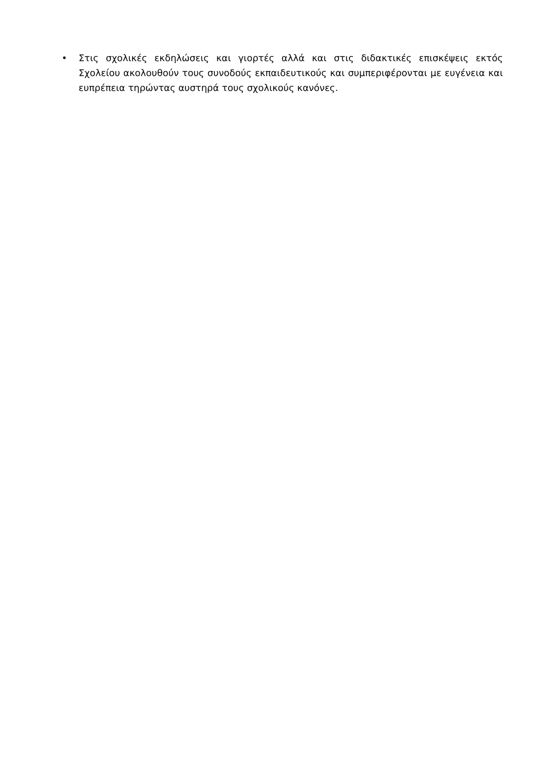• Στις σχολικές εκδηλώσεις και γιορτές αλλά και στις διδακτικές επισκέψεις εκτός Σχολείου ακολουθούν τους συνοδούς εκπαιδευτικούς και συμπεριφέρονται με ευγένεια και ευπρέπεια τηρώντας αυστηρά τους σχολικούς κανόνες.